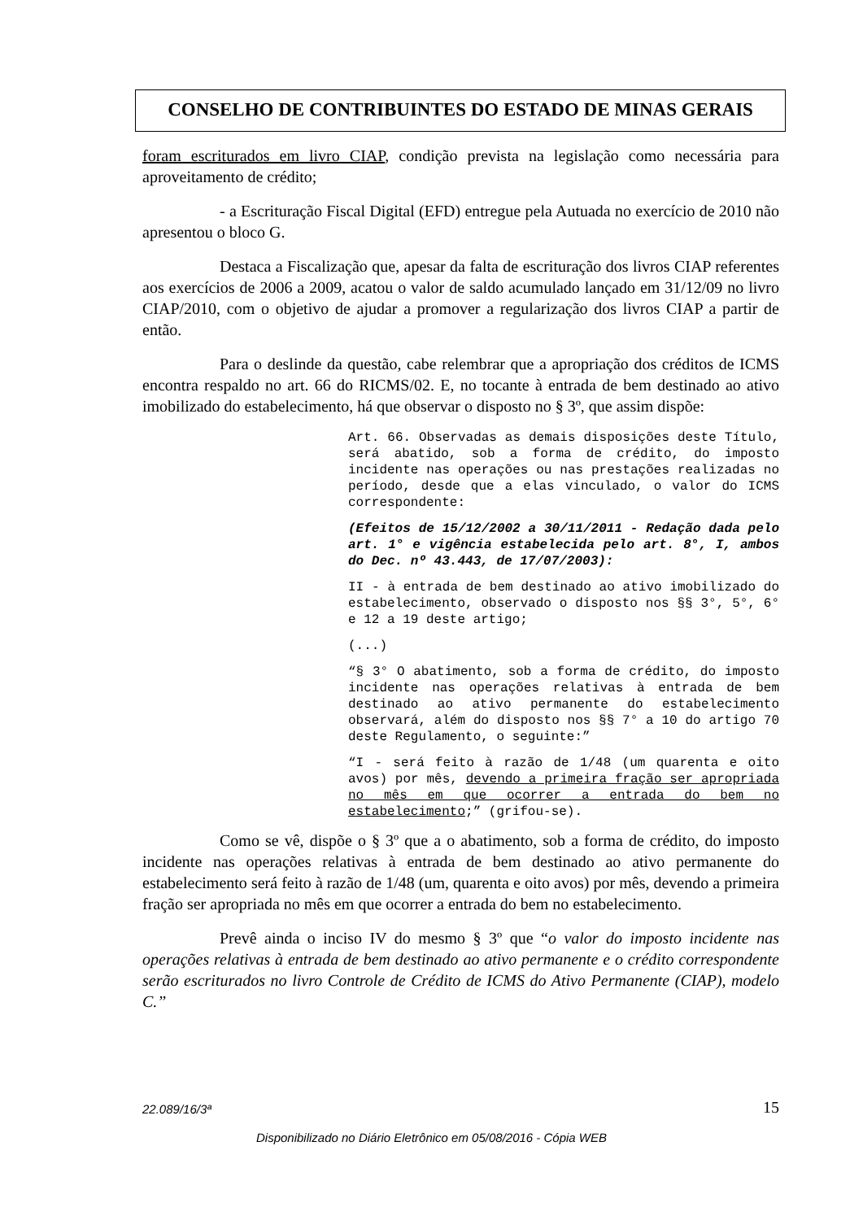CONSELHO DE CONTRIBUINTES DO ESTADO DE MINAS GERAIS
foram escriturados em livro CIAP, condição prevista na legislação como necessária para aproveitamento de crédito;
- a Escrituração Fiscal Digital (EFD) entregue pela Autuada no exercício de 2010 não apresentou o bloco G.
Destaca a Fiscalização que, apesar da falta de escrituração dos livros CIAP referentes aos exercícios de 2006 a 2009, acatou o valor de saldo acumulado lançado em 31/12/09 no livro CIAP/2010, com o objetivo de ajudar a promover a regularização dos livros CIAP a partir de então.
Para o deslinde da questão, cabe relembrar que a apropriação dos créditos de ICMS encontra respaldo no art. 66 do RICMS/02. E, no tocante à entrada de bem destinado ao ativo imobilizado do estabelecimento, há que observar o disposto no § 3º, que assim dispõe:
Art. 66. Observadas as demais disposições deste Título, será abatido, sob a forma de crédito, do imposto incidente nas operações ou nas prestações realizadas no período, desde que a elas vinculado, o valor do ICMS correspondente:
(Efeitos de 15/12/2002 a 30/11/2011 - Redação dada pelo art. 1° e vigência estabelecida pelo art. 8°, I, ambos do Dec. nº 43.443, de 17/07/2003):
II - à entrada de bem destinado ao ativo imobilizado do estabelecimento, observado o disposto nos §§ 3°, 5°, 6° e 12 a 19 deste artigo;
(...)
“§ 3° O abatimento, sob a forma de crédito, do imposto incidente nas operações relativas à entrada de bem destinado ao ativo permanente do estabelecimento observará, além do disposto nos §§ 7° a 10 do artigo 70 deste Regulamento, o seguinte:”
“I - será feito à razão de 1/48 (um quarenta e oito avos) por mês, devendo a primeira fração ser apropriada no mês em que ocorrer a entrada do bem no estabelecimento;” (grifou-se).
Como se vê, dispõe o § 3º que a o abatimento, sob a forma de crédito, do imposto incidente nas operações relativas à entrada de bem destinado ao ativo permanente do estabelecimento será feito à razão de 1/48 (um, quarenta e oito avos) por mês, devendo a primeira fração ser apropriada no mês em que ocorrer a entrada do bem no estabelecimento.
Prevê ainda o inciso IV do mesmo § 3º que “o valor do imposto incidente nas operações relativas à entrada de bem destinado ao ativo permanente e o crédito correspondente serão escriturados no livro Controle de Crédito de ICMS do Ativo Permanente (CIAP), modelo C.”
22.089/16/3ª 15
Disponibilizado no Diário Eletrônico em 05/08/2016 - Cópia WEB